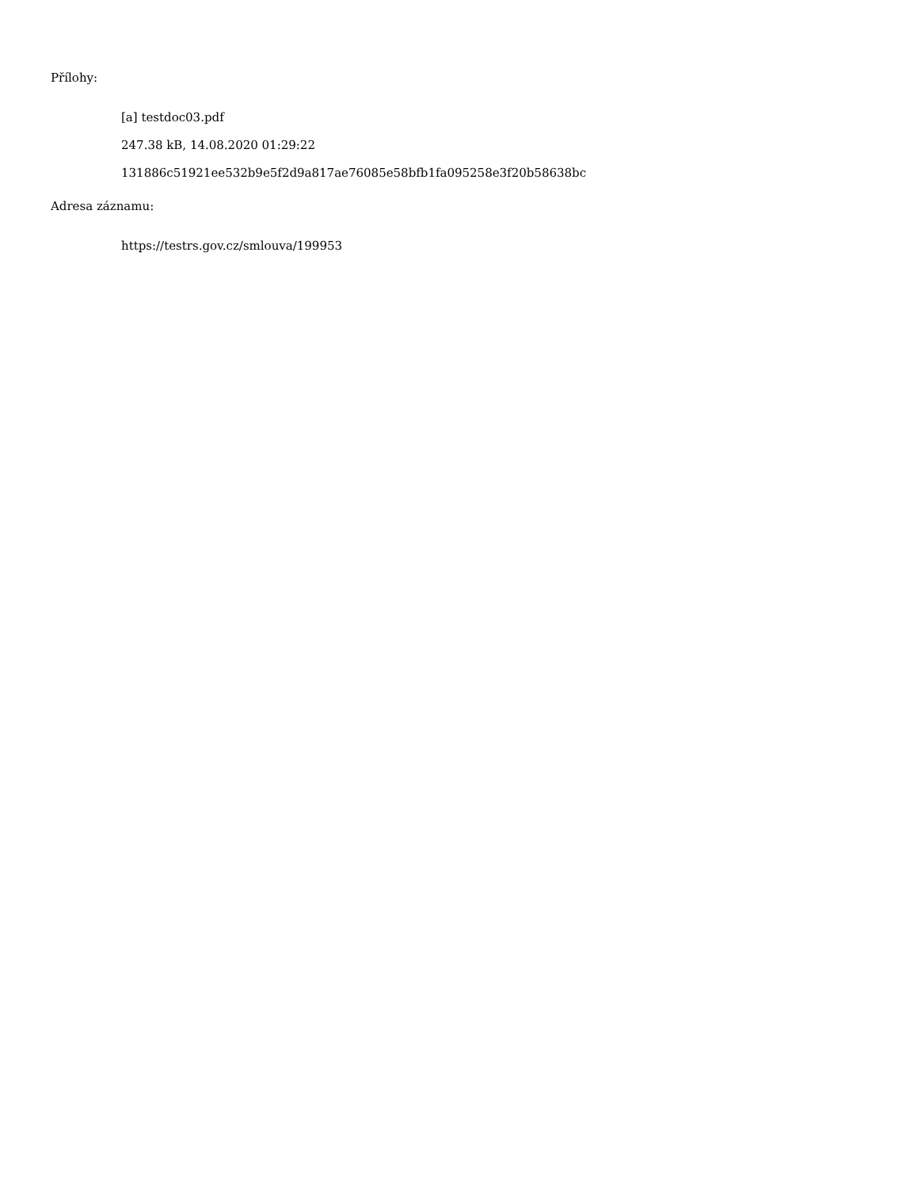Přílohy:
[a] testdoc03.pdf
247.38 kB, 14.08.2020 01:29:22
131886c51921ee532b9e5f2d9a817ae76085e58bfb1fa095258e3f20b58638bc
Adresa záznamu:
https://testrs.gov.cz/smlouva/199953